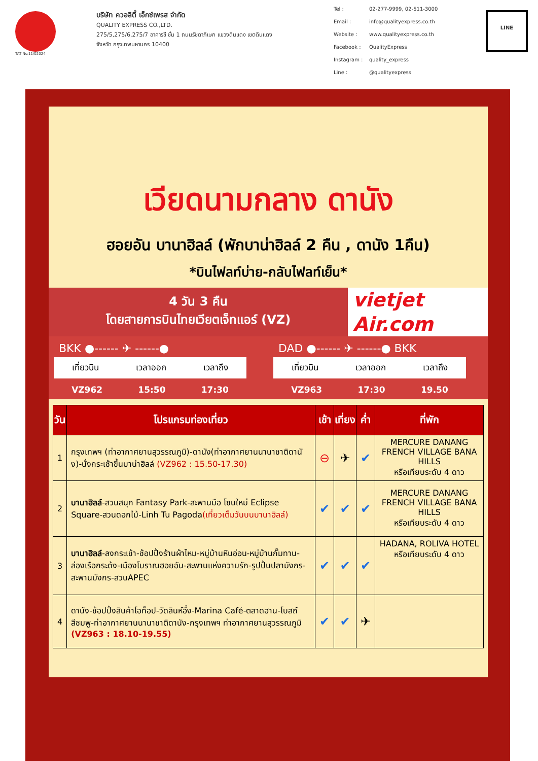TAT No.11/02024
บริษัท ควอลิตี้ เอ็กซ์เพรส จำกัด
QUALITY EXPRESS CO.,LTD.
275/5,275/6,275/7 อาคารชี ชั้น 1 ถนนรัชดาภิเษก แขวงดินแดง เขตดินแดง
จังหวัด กรุงเทพมหานคร 10400
Tel : 02-277-9999, 02-511-3000 Email : info@qualityexpress.co.th Website : www.qualityexpress.co.th Facebook : QualityExpress Instagram : quality_express Line : @qualityexpress
LINE
เวียดนามกลาง ดานัง
ฮอยอัน บานาฮิลล์ (พักบาน่าฮิลล์ 2 คืน , ดานัง 1คืน)
*บินไฟลท์บ่าย-กลับไฟลท์เย็น*
4 วัน 3 คืน
โดยสายการบินไทยเวียตเจ็ทแอร์ (VZ)
vietjet
Air.com
BKK ●------ ✈ ------●
เที่ยวบิน เวลาออก เวลาถึง
VZ962 15:50 17:30
DAD ●------ ✈ ------● BKK
เที่ยวบิน เวลาออก เวลาถึง
VZ963 17:30 19.50
| วัน | โปรแกรมท่องเที่ยว | เช้า | เที่ยง | ค่ำ | ที่พัก |
| --- | --- | --- | --- | --- | --- |
| 1 | กรุงเทพฯ (ท่าอากาศยานสุวรรณภูมิ)-ดานัง(ท่าอากาศยานนานาชาติดานัง)-นั่งกระเช้าขึ้นบาน่าฮิลล์ (VZ962 : 15.50-17.30) | ⊖ | ✈ | ✔ | MERCURE DANANG FRENCH VILLAGE BANA HILLS หรือเทียบระดับ 4 ดาว |
| 2 | บานาฮิลล์ -สวนสนุก Fantasy Park-สะพานมือ โซนใหม่ Eclipse Square-สวนดอกไม้-Linh Tu Pagoda (เที่ยวเต็มวันบนบานาฮิลล์) | ✔ | ✔ | ✔ | MERCURE DANANG FRENCH VILLAGE BANA HILLS หรือเทียบระดับ 4 ดาว |
| 3 | บานาฮิลล์ -ลงกระเช้า-ช้อปปิ้งร้านผ้าไหม-หมู่บ้านหินอ่อน-หมู่บ้านกั๊มทาน-ล่องเรือกระด้ง-เมืองโบราณฮอยอัน-สะพานแห่งความรัก-รูปปั้นปลามังกร-สะพานมังกร-สวนAPEC | ✔ | ✔ | ✔ | HADANA, ROLIVA HOTEL หรือเทียบระดับ 4 ดาว |
| 4 | ดานัง-ช้อปปิ้งสินค้าโอท็อป-วัดลินห์อึ๋ง-Marina Café-ตลาดฮาน-โบสถ์สีชมพู-ท่าอากาศยานนานาชาติดานัง-กรุงเทพฯ ท่าอากาศยานสุวรรณภูมิ (VZ963 : 18.10-19.55) | ✔ | ✔ | ✈ | |